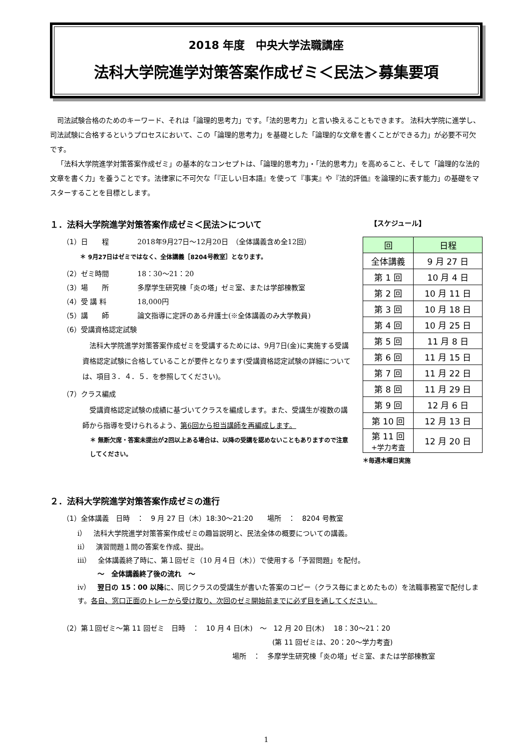2018 年度　中央大学法職講座
法科大学院進学対策答案作成ゼミ＜民法＞募集要項
司法試験合格のためのキーワード、それは「論理的思考力」です。「法的思考力」と言い換えることもできます。 法科大学院に進学し、司法試験に合格するというプロセスにおいて、この「論理的思考力」を基礎とした「論理的な文章を書くことができる力」が必要不可欠です。
「法科大学院進学対策答案作成ゼミ」の基本的なコンセプトは、「論理的思考力」・「法的思考力」を高めること、そして「論理的な法的文章を書く力」を養うことです。法律家に不可欠な「『正しい日本語』を使って『事実』や『法的評価』を論理的に表す能力」の基礎をマスターすることを目標とします。
１．法科大学院進学対策答案作成ゼミ＜民法＞について
（1）日　　程 2018年9月27日～12月20日　（全体講義含め全12回）
＊ 9月27日はゼミではなく、全体講義［8204号教室］となります。
（2）ゼミ時間 18：30～21：20
（3）場　　所 多摩学生研究棟「炎の塔」ゼミ室、または学部棟教室
（4）受 講 料 18,000円
（5）講　　師 論文指導に定評のある弁護士(※全体講義のみ大学教員)
（6）受講資格認定試験
　法科大学院進学対策答案作成ゼミを受講するためには、9月7日(金)に実施する受講資格認定試験に合格していることが要件となります(受講資格認定試験の詳細については、項目３．４．５．を参照してください)。
（7）クラス編成
　受講資格認定試験の成績に基づいてクラスを編成します。また、受講生が複数の講師から指導を受けられるよう、第6回から担当講師を再編成します。
＊ 無断欠席・答案未提出が2回以上ある場合は、以降の受講を認めないこともありますので注意してください。
【スケジュール】
| 回 | 日程 |
| --- | --- |
| 全体講義 | 9 月 27 日 |
| 第 1 回 | 10 月 4 日 |
| 第 2 回 | 10 月 11 日 |
| 第 3 回 | 10 月 18 日 |
| 第 4 回 | 10 月 25 日 |
| 第 5 回 | 11 月 8 日 |
| 第 6 回 | 11 月 15 日 |
| 第 7 回 | 11 月 22 日 |
| 第 8 回 | 11 月 29 日 |
| 第 9 回 | 12 月 6 日 |
| 第 10 回 | 12 月 13 日 |
| 第 11 回 +学力考査 | 12 月 20 日 |
＊毎週木曜日実施
２．法科大学院進学対策答案作成ゼミの進行
（1）全体講義　日時　：　9 月 27 日（木）18:30～21:20　　場所　：　8204 号教室
ⅰ）　法科大学院進学対策答案作成ゼミの趣旨説明と、民法全体の概要についての講義。
ⅱ）　演習問題１問の答案を作成、提出。
ⅲ）　全体講義終了時に、第１回ゼミ（10 月４日（木））で使用する「予習問題」を配付。
～　全体講義終了後の流れ　～
ⅳ）　翌日の 15：00 以降に、同じクラスの受講生が書いた答案のコピー（クラス毎にまとめたもの）を法職事務室で配付します。各自、窓口正面のトレーから受け取り、次回のゼミ開始前までに必ず目を通してください。
（2）第１回ゼミ～第 11 回ゼミ　日時　：　10 月 4 日(木)　～　12 月 20 日(木)　 18：30～21：20
(第 11 回ゼミは、20：20～学力考査)
場所　：　多摩学生研究棟「炎の塔」ゼミ室、または学部棟教室
1